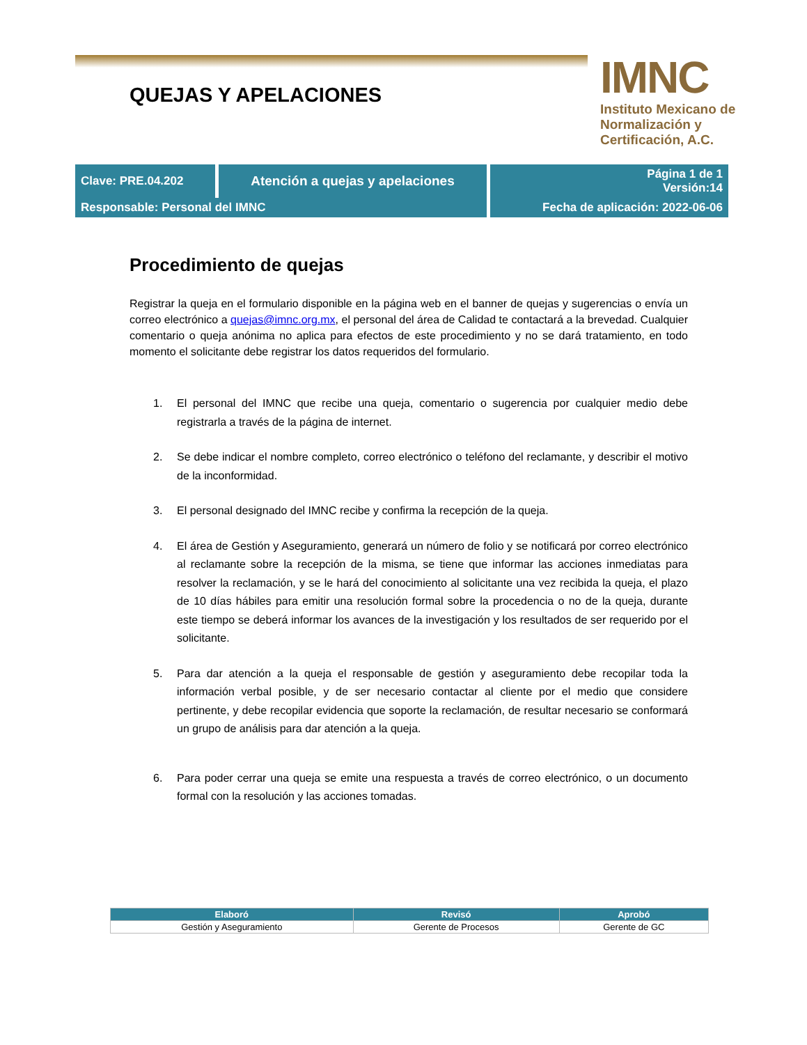QUEJAS Y APELACIONES
IMNC
Instituto Mexicano de Normalización y Certificación, A.C.
| Clave: PRE.04.202 | Atención a quejas y apelaciones | | Página 1 de 1 Versión:14 |
| Responsable: Personal del IMNC | | Fecha de aplicación: 2022-06-06 | |
Procedimiento de quejas
Registrar la queja en el formulario disponible en la página web en el banner de quejas y sugerencias o envía un correo electrónico a quejas@imnc.org.mx, el personal del área de Calidad te contactará a la brevedad. Cualquier comentario o queja anónima no aplica para efectos de este procedimiento y no se dará tratamiento, en todo momento el solicitante debe registrar los datos requeridos del formulario.
1. El personal del IMNC que recibe una queja, comentario o sugerencia por cualquier medio debe registrarla a través de la página de internet.
2. Se debe indicar el nombre completo, correo electrónico o teléfono del reclamante, y describir el motivo de la inconformidad.
3. El personal designado del IMNC recibe y confirma la recepción de la queja.
4. El área de Gestión y Aseguramiento, generará un número de folio y se notificará por correo electrónico al reclamante sobre la recepción de la misma, se tiene que informar las acciones inmediatas para resolver la reclamación, y se le hará del conocimiento al solicitante una vez recibida la queja, el plazo de 10 días hábiles para emitir una resolución formal sobre la procedencia o no de la queja, durante este tiempo se deberá informar los avances de la investigación y los resultados de ser requerido por el solicitante.
5. Para dar atención a la queja el responsable de gestión y aseguramiento debe recopilar toda la información verbal posible, y de ser necesario contactar al cliente por el medio que considere pertinente, y debe recopilar evidencia que soporte la reclamación, de resultar necesario se conformará un grupo de análisis para dar atención a la queja.
6. Para poder cerrar una queja se emite una respuesta a través de correo electrónico, o un documento formal con la resolución y las acciones tomadas.
| Elaboró | Revisó | Aprobó |
| --- | --- | --- |
| Gestión y Aseguramiento | Gerente de Procesos | Gerente de GC |